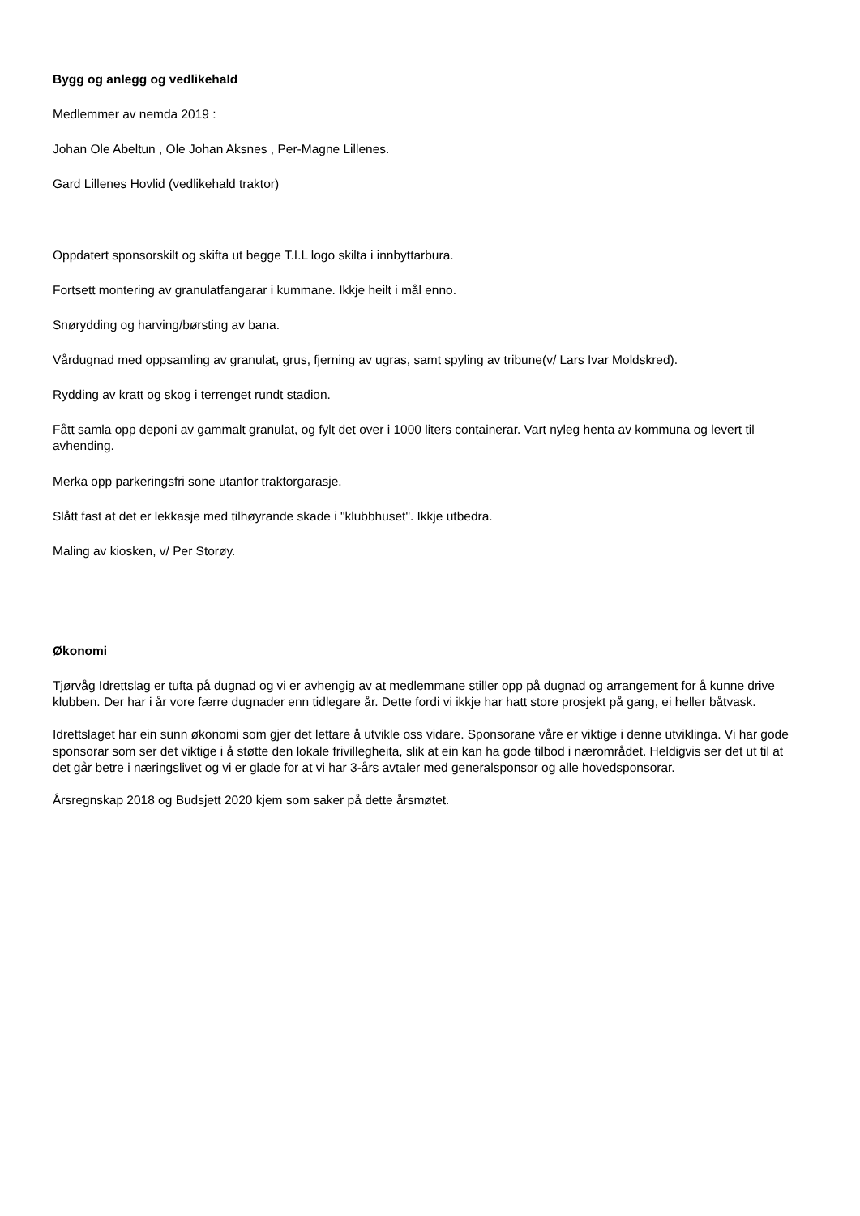Bygg og anlegg og vedlikehald
Medlemmer av nemda 2019 :
Johan Ole Abeltun , Ole Johan Aksnes , Per-Magne Lillenes.
Gard Lillenes Hovlid (vedlikehald traktor)
Oppdatert sponsorskilt og skifta ut begge T.I.L logo skilta i innbyttarbura.
Fortsett montering av granulatfangarar i kummane. Ikkje heilt i mål enno.
Snørydding og harving/børsting av bana.
Vårdugnad med oppsamling av granulat, grus, fjerning av ugras, samt spyling av tribune(v/ Lars Ivar Moldskred).
Rydding av kratt og skog i terrenget rundt stadion.
Fått samla opp deponi av gammalt granulat, og fylt det over i 1000 liters containerar. Vart nyleg henta av kommuna og levert til avhending.
Merka opp parkeringsfri sone utanfor traktorgarasje.
Slått fast at det er lekkasje med tilhøyrande skade i "klubbhuset". Ikkje utbedra.
Maling av kiosken, v/ Per Storøy.
Økonomi
Tjørvåg Idrettslag er tufta på dugnad og vi er avhengig av at medlemmane stiller opp på dugnad og arrangement for å kunne drive klubben. Der har i år vore færre dugnader enn tidlegare år. Dette fordi vi ikkje har hatt store prosjekt på gang, ei heller båtvask.
Idrettslaget har ein sunn økonomi som gjer det lettare å utvikle oss vidare. Sponsorane våre er viktige i denne utviklinga. Vi har gode sponsorar som ser det viktige i å støtte den lokale frivillegheita, slik at ein kan ha gode tilbod i nærområdet. Heldigvis ser det ut til at det går betre i næringslivet og vi er glade for at vi har 3-års avtaler med generalsponsor og alle hovedsponsorar.
Årsregnskap 2018 og Budsjett 2020 kjem som saker på dette årsmøtet.